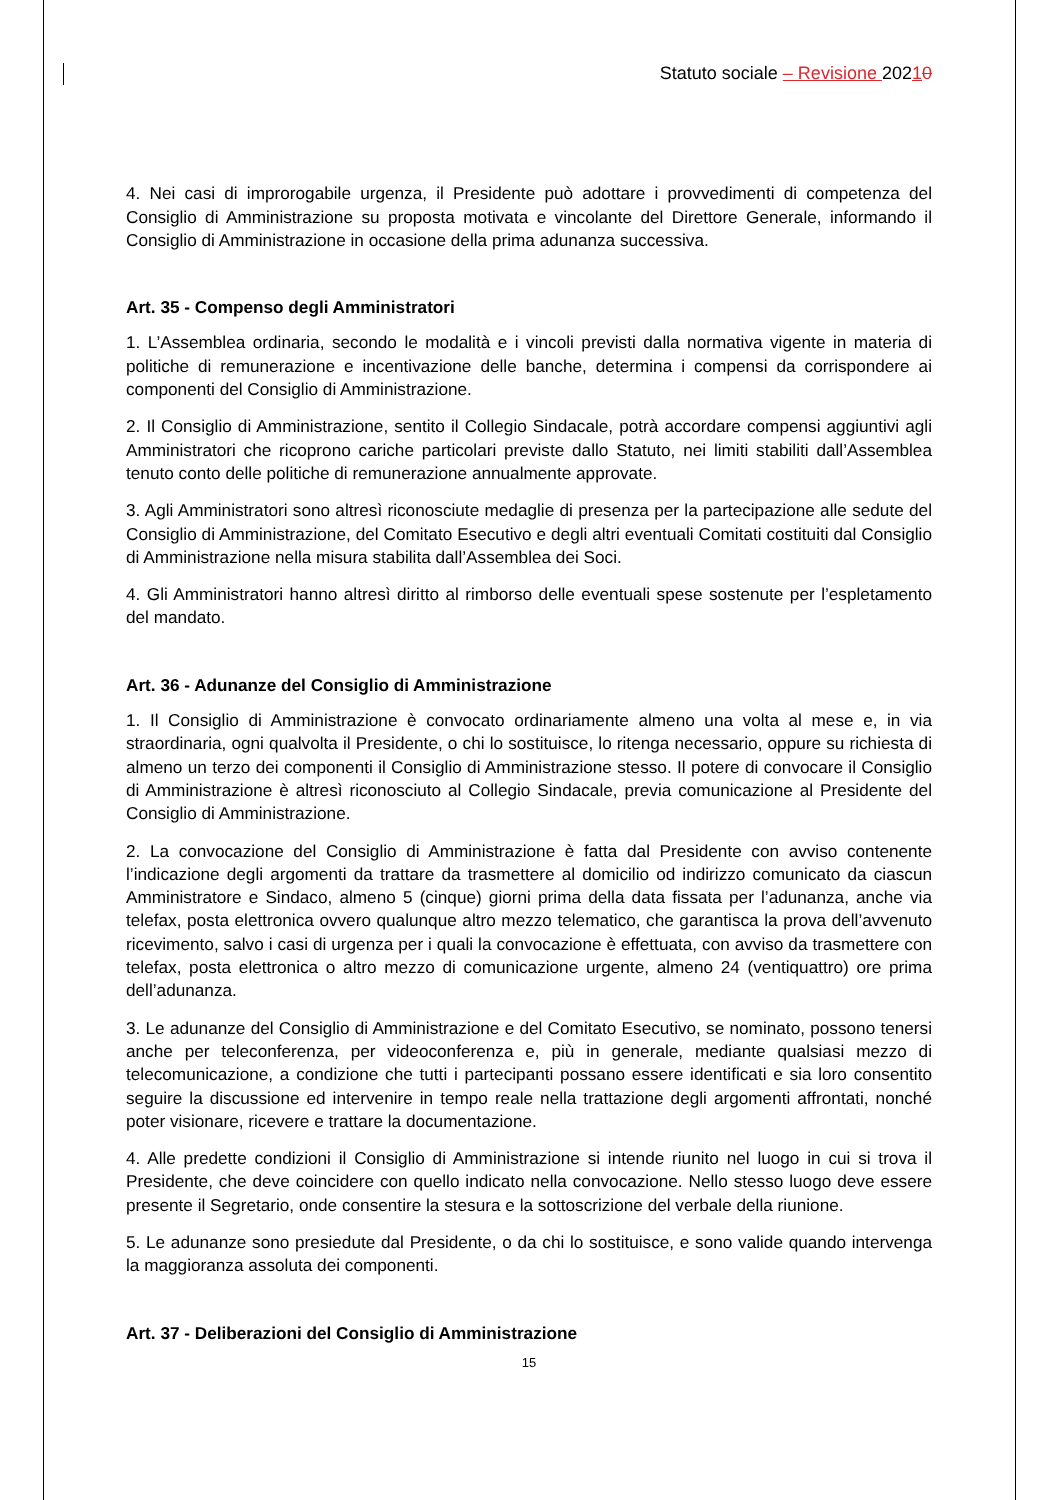Statuto sociale – Revisione 20210
4. Nei casi di improrogabile urgenza, il Presidente può adottare i provvedimenti di competenza del Consiglio di Amministrazione su proposta motivata e vincolante del Direttore Generale, informando il Consiglio di Amministrazione in occasione della prima adunanza successiva.
Art. 35 - Compenso degli Amministratori
1. L’Assemblea ordinaria, secondo le modalità e i vincoli previsti dalla normativa vigente in materia di politiche di remunerazione e incentivazione delle banche, determina i compensi da corrispondere ai componenti del Consiglio di Amministrazione.
2. Il Consiglio di Amministrazione, sentito il Collegio Sindacale, potrà accordare compensi aggiuntivi agli Amministratori che ricoprono cariche particolari previste dallo Statuto, nei limiti stabiliti dall’Assemblea tenuto conto delle politiche di remunerazione annualmente approvate.
3. Agli Amministratori sono altresì riconosciute medaglie di presenza per la partecipazione alle sedute del Consiglio di Amministrazione, del Comitato Esecutivo e degli altri eventuali Comitati costituiti dal Consiglio di Amministrazione nella misura stabilita dall’Assemblea dei Soci.
4. Gli Amministratori hanno altresì diritto al rimborso delle eventuali spese sostenute per l’espletamento del mandato.
Art. 36 - Adunanze del Consiglio di Amministrazione
1. Il Consiglio di Amministrazione è convocato ordinariamente almeno una volta al mese e, in via straordinaria, ogni qualvolta il Presidente, o chi lo sostituisce, lo ritenga necessario, oppure su richiesta di almeno un terzo dei componenti il Consiglio di Amministrazione stesso. Il potere di convocare il Consiglio di Amministrazione è altresì riconosciuto al Collegio Sindacale, previa comunicazione al Presidente del Consiglio di Amministrazione.
2. La convocazione del Consiglio di Amministrazione è fatta dal Presidente con avviso contenente l’indicazione degli argomenti da trattare da trasmettere al domicilio od indirizzo comunicato da ciascun Amministratore e Sindaco, almeno 5 (cinque) giorni prima della data fissata per l’adunanza, anche via telefax, posta elettronica ovvero qualunque altro mezzo telematico, che garantisca la prova dell’avvenuto ricevimento, salvo i casi di urgenza per i quali la convocazione è effettuata, con avviso da trasmettere con telefax, posta elettronica o altro mezzo di comunicazione urgente, almeno 24 (ventiquattro) ore prima dell’adunanza.
3. Le adunanze del Consiglio di Amministrazione e del Comitato Esecutivo, se nominato, possono tenersi anche per teleconferenza, per videoconferenza e, più in generale, mediante qualsiasi mezzo di telecomunicazione, a condizione che tutti i partecipanti possano essere identificati e sia loro consentito seguire la discussione ed intervenire in tempo reale nella trattazione degli argomenti affrontati, nonché poter visionare, ricevere e trattare la documentazione.
4. Alle predette condizioni il Consiglio di Amministrazione si intende riunito nel luogo in cui si trova il Presidente, che deve coincidere con quello indicato nella convocazione. Nello stesso luogo deve essere presente il Segretario, onde consentire la stesura e la sottoscrizione del verbale della riunione.
5. Le adunanze sono presiedute dal Presidente, o da chi lo sostituisce, e sono valide quando intervenga la maggioranza assoluta dei componenti.
Art. 37 - Deliberazioni del Consiglio di Amministrazione
15